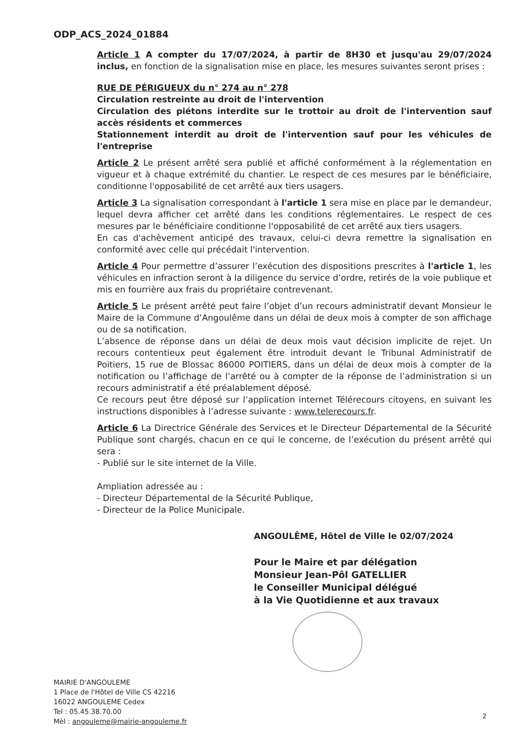ODP_ACS_2024_01884
Article 1 A compter du 17/07/2024, à partir de 8H30 et jusqu'au 29/07/2024 inclus, en fonction de la signalisation mise en place, les mesures suivantes seront prises :
RUE DE PÉRIGUEUX du n° 274 au n° 278
Circulation restreinte au droit de l'intervention
Circulation des piétons interdite sur le trottoir au droit de l'intervention sauf accès résidents et commerces
Stationnement interdit au droit de l'intervention sauf pour les véhicules de l'entreprise
Article 2 Le présent arrêté sera publié et affiché conformément à la réglementation en vigueur et à chaque extrémité du chantier. Le respect de ces mesures par le bénéficiaire, conditionne l'opposabilité de cet arrêté aux tiers usagers.
Article 3 La signalisation correspondant à l'article 1 sera mise en place par le demandeur, lequel devra afficher cet arrêté dans les conditions réglementaires. Le respect de ces mesures par le bénéficiaire conditionne l'opposabilité de cet arrêté aux tiers usagers.
En cas d'achèvement anticipé des travaux, celui-ci devra remettre la signalisation en conformité avec celle qui précédait l'intervention.
Article 4 Pour permettre d’assurer l’exécution des dispositions prescrites à l'article 1, les véhicules en infraction seront à la diligence du service d’ordre, retirés de la voie publique et mis en fourrière aux frais du propriétaire contrevenant.
Article 5 Le présent arrêté peut faire l’objet d’un recours administratif devant Monsieur le Maire de la Commune d’Angoulême dans un délai de deux mois à compter de son affichage ou de sa notification.
L’absence de réponse dans un délai de deux mois vaut décision implicite de rejet. Un recours contentieux peut également être introduit devant le Tribunal Administratif de Poitiers, 15 rue de Blossac 86000 POITIERS, dans un délai de deux mois à compter de la notification ou l’affichage de l’arrêté ou à compter de la réponse de l’administration si un recours administratif a été préalablement déposé.
Ce recours peut être déposé sur l’application internet Télérecours citoyens, en suivant les instructions disponibles à l’adresse suivante : www.telerecours.fr.
Article 6 La Directrice Générale des Services et le Directeur Départemental de la Sécurité Publique sont chargés, chacun en ce qui le concerne, de l’exécution du présent arrêté qui sera :
- Publié sur le site internet de la Ville.
Ampliation adressée au :
- Directeur Départemental de la Sécurité Publique,
- Directeur de la Police Municipale.
ANGOULÊME, Hôtel de Ville le 02/07/2024
Pour le Maire et par délégation
Monsieur Jean-Pôl GATELLIER
le Conseiller Municipal délégué
à la Vie Quotidienne et aux travaux
MAIRIE D'ANGOULEME
1 Place de l'Hôtel de Ville CS 42216
16022 ANGOULEME Cedex
Tel : 05.45.38.70.00
Mèl : angouleme@mairie-angouleme.fr
2